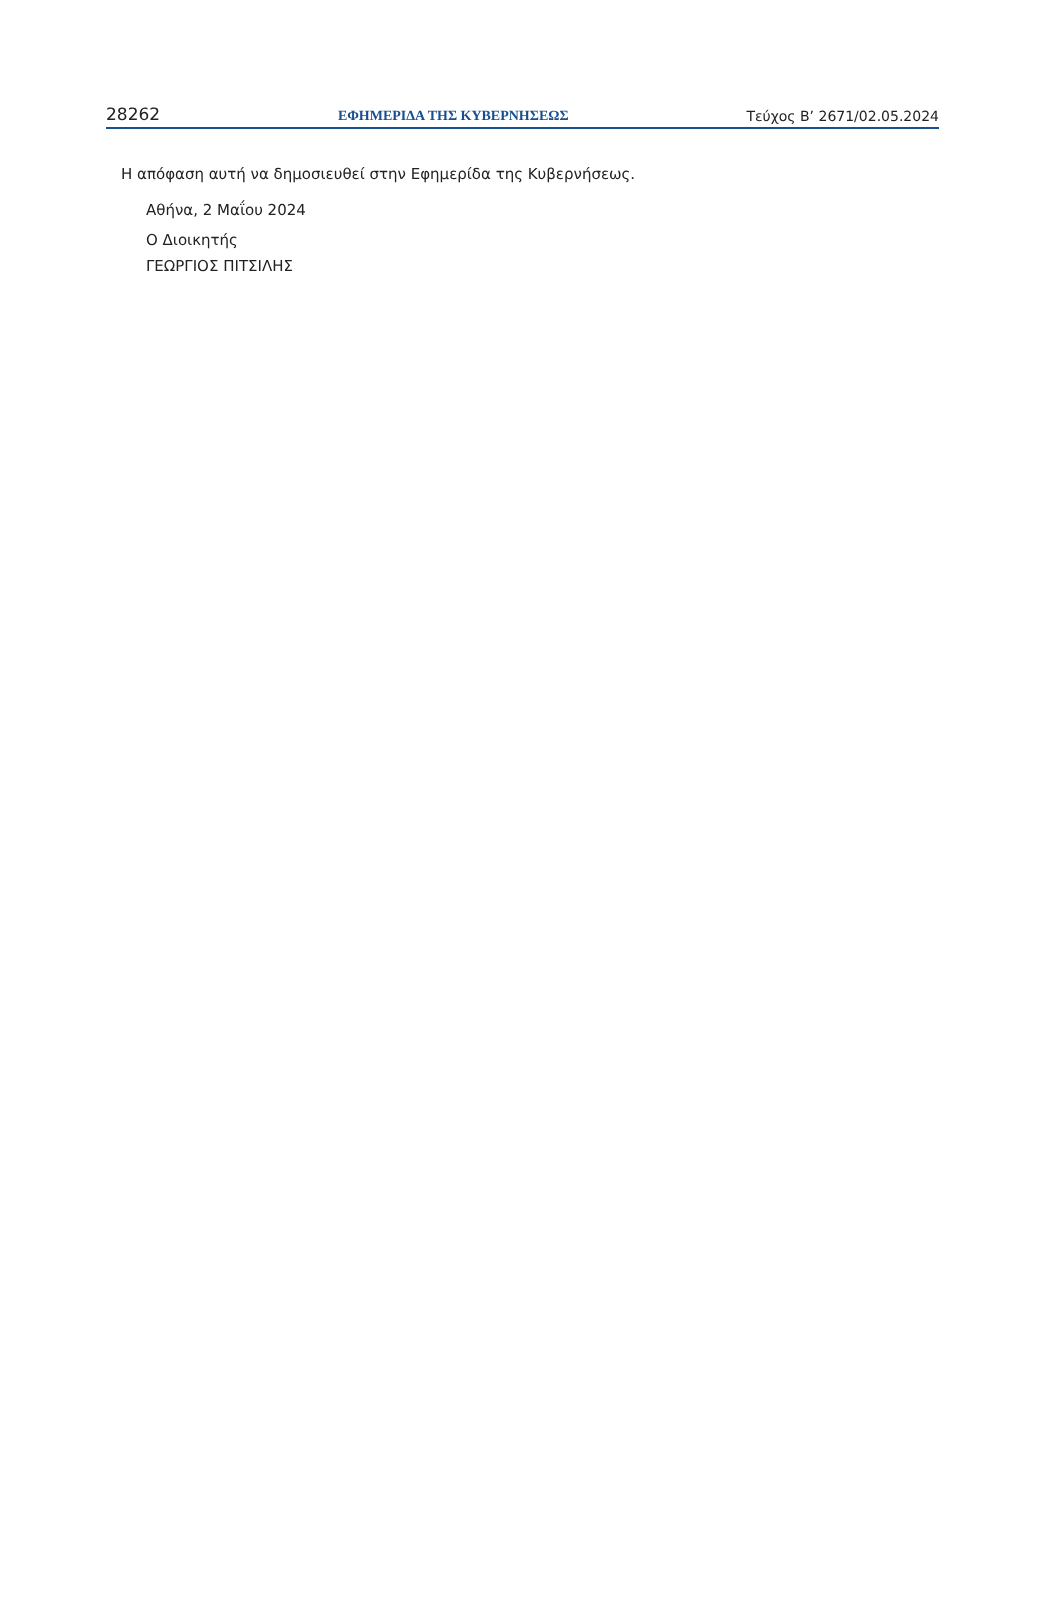28262 ΕΦΗΜΕΡΙΔΑ ΤΗΣ ΚΥΒΕΡΝΗΣΕΩΣ Τεύχος Β’ 2671/02.05.2024
Η απόφαση αυτή να δημοσιευθεί στην Εφημερίδα της Κυβερνήσεως.
Αθήνα, 2 Μαΐου 2024
Ο Διοικητής
ΓΕΩΡΓΙΟΣ ΠΙΤΣΙΛΗΣ